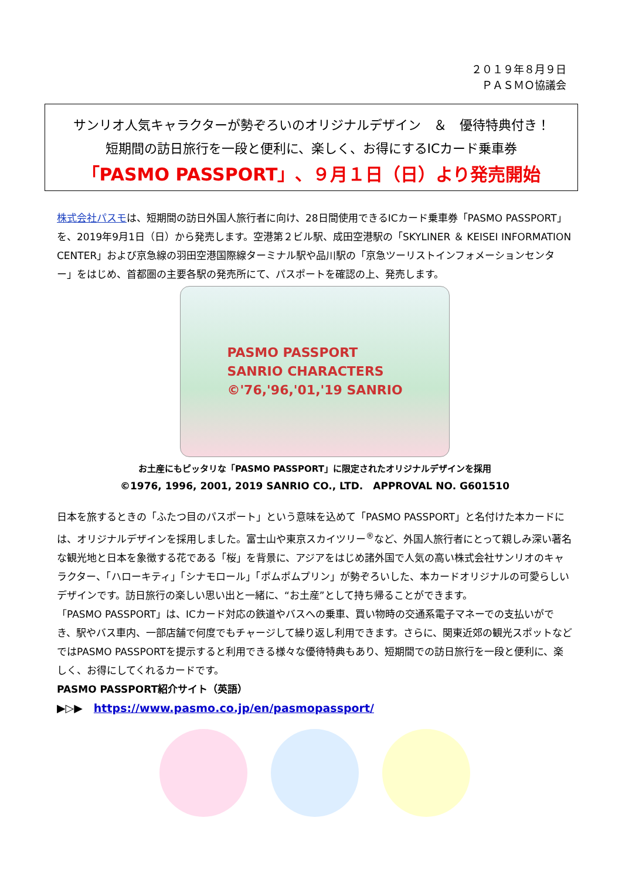２０１９年８月９日
ＰＡＳＭＯ協議会
サンリオ人気キャラクターが勢ぞろいのオリジナルデザイン　＆　優待特典付き！
短期間の訪日旅行を一段と便利に、楽しく、お得にするICカード乗車券
「PASMO PASSPORT」、９月１日（日）より発売開始
株式会社パスモは、短期間の訪日外国人旅行者に向け、28日間使用できるICカード乗車券「PASMO PASSPORT」を、2019年9月1日（日）から発売します。空港第２ビル駅、成田空港駅の「SKYLINER ＆ KEISEI INFORMATION CENTER」および京急線の羽田空港国際線ターミナル駅や品川駅の「京急ツーリストインフォメーションセンター」をはじめ、首都圏の主要各駅の発売所にて、パスポートを確認の上、発売します。
PASMO PASSPORT
SANRIO CHARACTERS
©'76,'96,'01,'19 SANRIO
お土産にもピッタリな「PASMO PASSPORT」に限定されたオリジナルデザインを採用
©1976, 1996, 2001, 2019 SANRIO CO., LTD.　APPROVAL NO. G601510
日本を旅するときの「ふたつ目のパスポート」という意味を込めて「PASMO PASSPORT」と名付けた本カードには、オリジナルデザインを採用しました。富士山や東京スカイツリー<sup>®</sup>など、外国人旅行者にとって親しみ深い著名な観光地と日本を象徴する花である「桜」を背景に、アジアをはじめ諸外国で人気の高い株式会社サンリオのキャラクター、「ハローキティ」「シナモロール」「ポムポムプリン」が勢ぞろいした、本カードオリジナルの可愛らしいデザインです。訪日旅行の楽しい思い出と一緒に、“お土産”として持ち帰ることができます。
「PASMO PASSPORT」は、ICカード対応の鉄道やバスへの乗車、買い物時の交通系電子マネーでの支払いができ、駅やバス車内、一部店舗で何度でもチャージして繰り返し利用できます。さらに、関東近郊の観光スポットなどではPASMO PASSPORTを提示すると利用できる様々な優待特典もあり、短期間での訪日旅行を一段と便利に、楽しく、お得にしてくれるカードです。
PASMO PASSPORT紹介サイト（英語）
▶▷▶　https://www.pasmo.co.jp/en/pasmopassport/